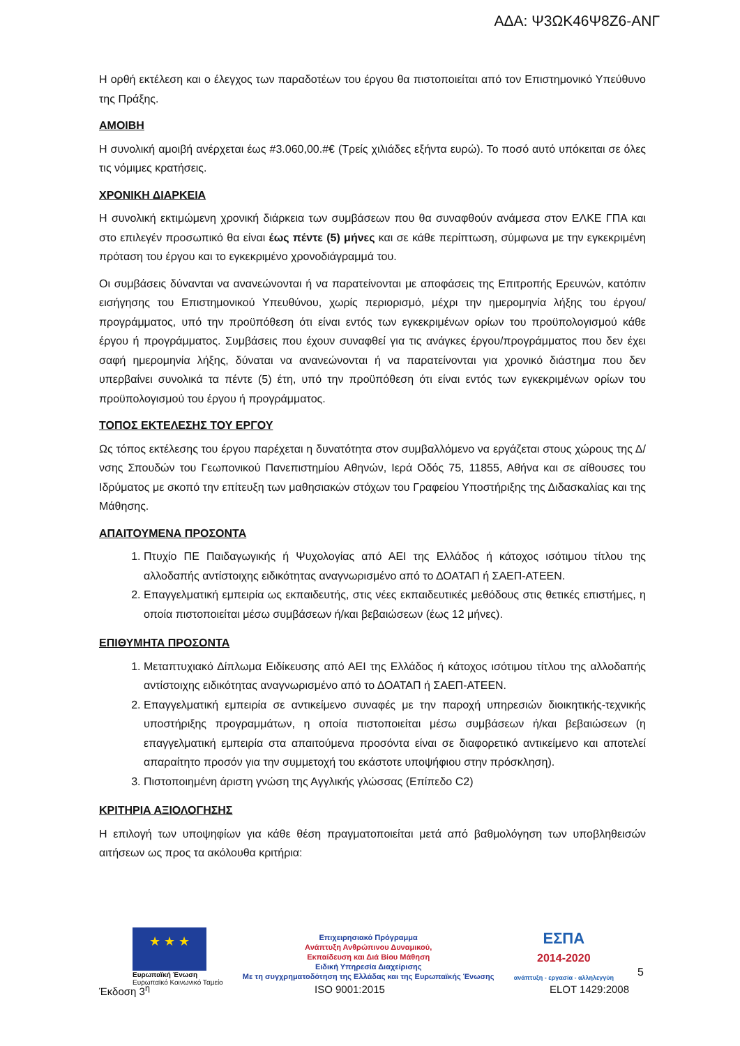ΑΔΑ: Ψ3ΩΚ46Ψ8Ζ6-ΑΝΓ
Η ορθή εκτέλεση και ο έλεγχος των παραδοτέων του έργου θα πιστοποιείται από τον Επιστημονικό Υπεύθυνο της Πράξης.
ΑΜΟΙΒΗ
Η συνολική αμοιβή ανέρχεται έως #3.060,00.#€ (Τρείς χιλιάδες εξήντα ευρώ). Το ποσό αυτό υπόκειται σε όλες τις νόμιμες κρατήσεις.
ΧΡΟΝΙΚΗ ΔΙΑΡΚΕΙΑ
Η συνολική εκτιμώμενη χρονική διάρκεια των συμβάσεων που θα συναφθούν ανάμεσα στον ΕΛΚΕ ΓΠΑ και στο επιλεγέν προσωπικό θα είναι έως πέντε (5) μήνες και σε κάθε περίπτωση, σύμφωνα με την εγκεκριμένη πρόταση του έργου και το εγκεκριμένο χρονοδιάγραμμά του.
Οι συμβάσεις δύνανται να ανανεώνονται ή να παρατείνονται με αποφάσεις της Επιτροπής Ερευνών, κατόπιν εισήγησης του Επιστημονικού Υπευθύνου, χωρίς περιορισμό, μέχρι την ημερομηνία λήξης του έργου/ προγράμματος, υπό την προϋπόθεση ότι είναι εντός των εγκεκριμένων ορίων του προϋπολογισμού κάθε έργου ή προγράμματος. Συμβάσεις που έχουν συναφθεί για τις ανάγκες έργου/προγράμματος που δεν έχει σαφή ημερομηνία λήξης, δύναται να ανανεώνονται ή να παρατείνονται για χρονικό διάστημα που δεν υπερβαίνει συνολικά τα πέντε (5) έτη, υπό την προϋπόθεση ότι είναι εντός των εγκεκριμένων ορίων του προϋπολογισμού του έργου ή προγράμματος.
ΤΟΠΟΣ ΕΚΤΕΛΕΣΗΣ ΤΟΥ ΕΡΓΟΥ
Ως τόπος εκτέλεσης του έργου παρέχεται η δυνατότητα στον συμβαλλόμενο να εργάζεται στους χώρους της Δ/νσης Σπουδών του Γεωπονικού Πανεπιστημίου Αθηνών, Ιερά Οδός 75, 11855, Αθήνα και σε αίθουσες του Ιδρύματος με σκοπό την επίτευξη των μαθησιακών στόχων του Γραφείου Υποστήριξης της Διδασκαλίας και της Μάθησης.
ΑΠΑΙΤΟΥΜΕΝΑ ΠΡΟΣΟΝΤΑ
1. Πτυχίο ΠΕ Παιδαγωγικής ή Ψυχολογίας από ΑΕΙ της Ελλάδος ή κάτοχος ισότιμου τίτλου της αλλοδαπής αντίστοιχης ειδικότητας αναγνωρισμένο από το ΔΟΑΤΑΠ ή ΣΑΕΠ-ΑΤΕΕΝ.
2. Επαγγελματική εμπειρία ως εκπαιδευτής, στις νέες εκπαιδευτικές μεθόδους στις θετικές επιστήμες, η οποία πιστοποιείται μέσω συμβάσεων ή/και βεβαιώσεων (έως 12 μήνες).
ΕΠΙΘΥΜΗΤΑ ΠΡΟΣΟΝΤΑ
1. Μεταπτυχιακό Δίπλωμα Ειδίκευσης από ΑΕΙ της Ελλάδος ή κάτοχος ισότιμου τίτλου της αλλοδαπής αντίστοιχης ειδικότητας αναγνωρισμένο από το ΔΟΑΤΑΠ ή ΣΑΕΠ-ΑΤΕΕΝ.
2. Επαγγελματική εμπειρία σε αντικείμενο συναφές με την παροχή υπηρεσιών διοικητικής-τεχνικής υποστήριξης προγραμμάτων, η οποία πιστοποιείται μέσω συμβάσεων ή/και βεβαιώσεων (η επαγγελματική εμπειρία στα απαιτούμενα προσόντα είναι σε διαφορετικό αντικείμενο και αποτελεί απαραίτητο προσόν για την συμμετοχή του εκάστοτε υποψήφιου στην πρόσκληση).
3. Πιστοποιημένη άριστη γνώση της Αγγλικής γλώσσας (Επίπεδο C2)
ΚΡΙΤΗΡΙΑ ΑΞΙΟΛΟΓΗΣΗΣ
Η επιλογή των υποψηφίων για κάθε θέση πραγματοποιείται μετά από βαθμολόγηση των υποβληθεισών αιτήσεων ως προς τα ακόλουθα κριτήρια:
★ ★ ★
Ευρωπαϊκή Ένωση
Ευρωπαϊκό Κοινωνικό Ταμείο
Επιχειρησιακό Πρόγραμμα
Ανάπτυξη Ανθρώπινου Δυναμικού,
Εκπαίδευση και Διά Βίου Μάθηση
Ειδική Υπηρεσία Διαχείρισης
Με τη συγχρηματοδότηση της Ελλάδας και της Ευρωπαϊκής Ένωσης
ΕΣΠΑ
2014-2020
ανάπτυξη - εργασία - αλληλεγγύη
5
Έκδοση 3<sup>η</sup> ISO 9001:2015 ELOT 1429:2008